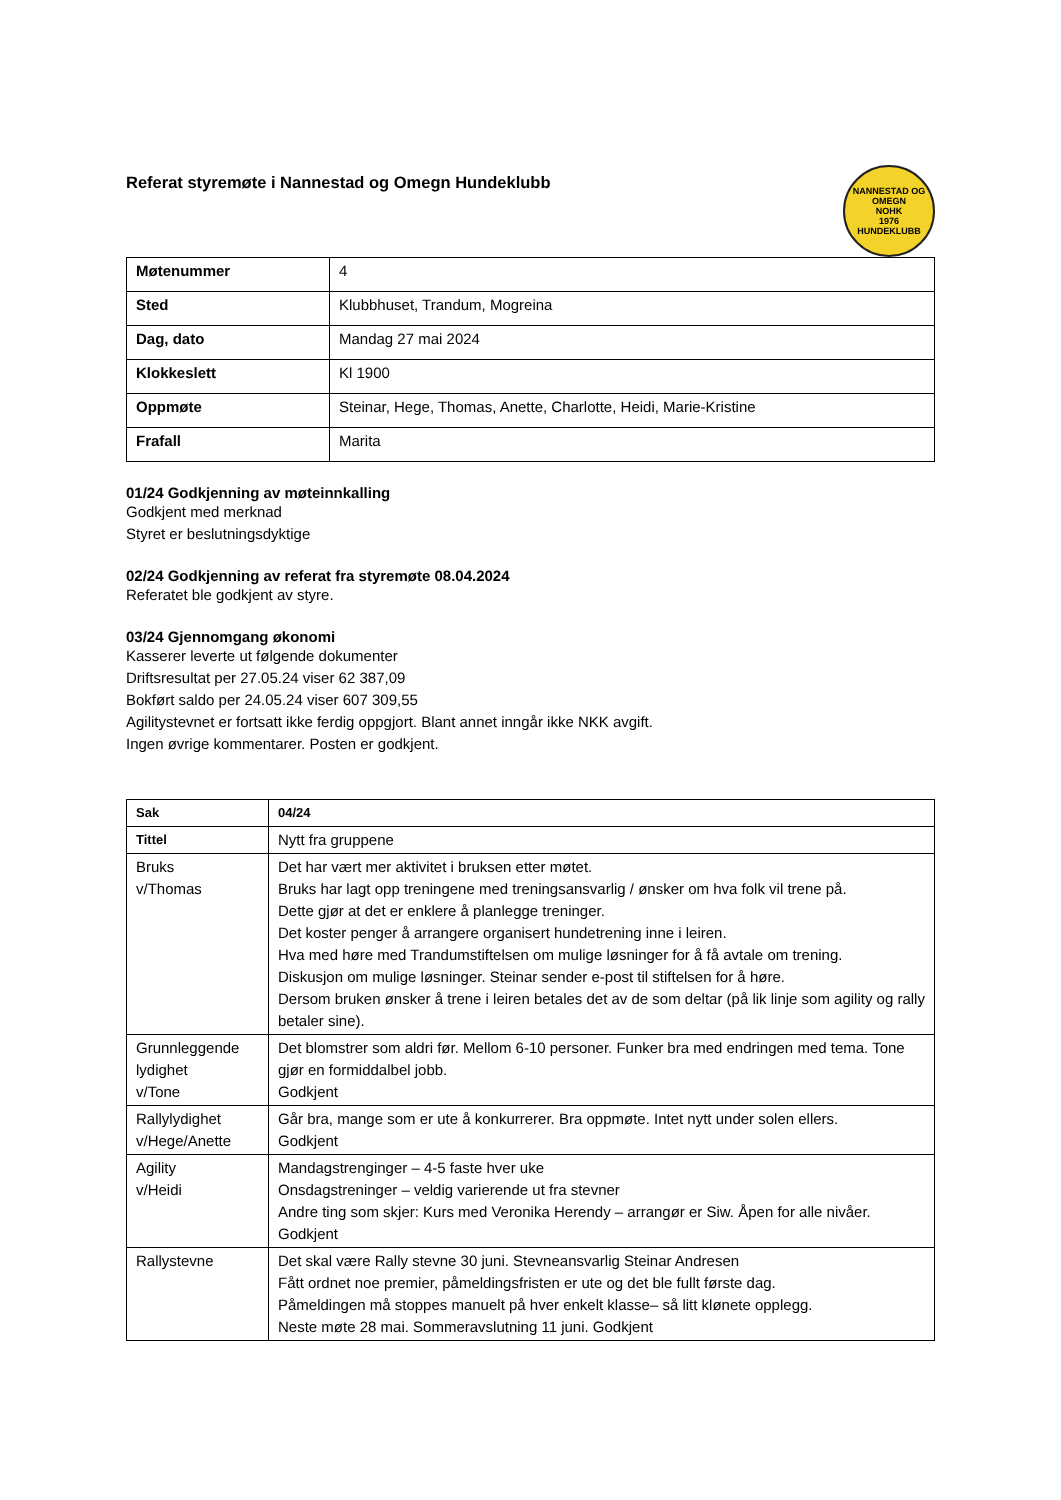Referat styremøte i Nannestad og Omegn Hundeklubb
NANNESTAD OG OMEGN
NOHK
1976
HUNDEKLUBB
| Møtenummer | 4 |
| Sted | Klubbhuset, Trandum, Mogreina |
| Dag, dato | Mandag 27 mai 2024 |
| Klokkeslett | Kl 1900 |
| Oppmøte | Steinar, Hege, Thomas, Anette, Charlotte, Heidi, Marie-Kristine |
| Frafall | Marita |
01/24 Godkjenning av møteinnkalling
Godkjent med merknad
Styret er beslutningsdyktige
02/24 Godkjenning av referat fra styremøte 08.04.2024
Referatet ble godkjent av styre.
03/24 Gjennomgang økonomi
Kasserer leverte ut følgende dokumenter
Driftsresultat per 27.05.24 viser 62 387,09
Bokført saldo per 24.05.24 viser 607 309,55
Agilitystevnet er fortsatt ikke ferdig oppgjort. Blant annet inngår ikke NKK avgift.
Ingen øvrige kommentarer. Posten er godkjent.
| Sak | 04/24 |
| Tittel | Nytt fra gruppene |
| Bruks v/Thomas | Det har vært mer aktivitet i bruksen etter møtet. Bruks har lagt opp treningene med treningsansvarlig / ønsker om hva folk vil trene på. Dette gjør at det er enklere å planlegge treninger. Det koster penger å arrangere organisert hundetrening inne i leiren. Hva med høre med Trandumstiftelsen om mulige løsninger for å få avtale om trening. Diskusjon om mulige løsninger. Steinar sender e-post til stiftelsen for å høre. Dersom bruken ønsker å trene i leiren betales det av de som deltar (på lik linje som agility og rally betaler sine). |
| Grunnleggende lydighet v/Tone | Det blomstrer som aldri før. Mellom 6-10 personer. Funker bra med endringen med tema. Tone gjør en formiddalbel jobb. Godkjent |
| Rallylydighet v/Hege/Anette | Går bra, mange som er ute å konkurrerer. Bra oppmøte. Intet nytt under solen ellers. Godkjent |
| Agility v/Heidi | Mandagstrenginger – 4-5 faste hver uke Onsdagstreninger – veldig varierende ut fra stevner Andre ting som skjer: Kurs med Veronika Herendy – arrangør er Siw. Åpen for alle nivåer. Godkjent |
| Rallystevne | Det skal være Rally stevne 30 juni. Stevneansvarlig Steinar Andresen Fått ordnet noe premier, påmeldingsfristen er ute og det ble fullt første dag. Påmeldingen må stoppes manuelt på hver enkelt klasse– så litt klønete opplegg. Neste møte 28 mai. Sommeravslutning 11 juni. Godkjent |